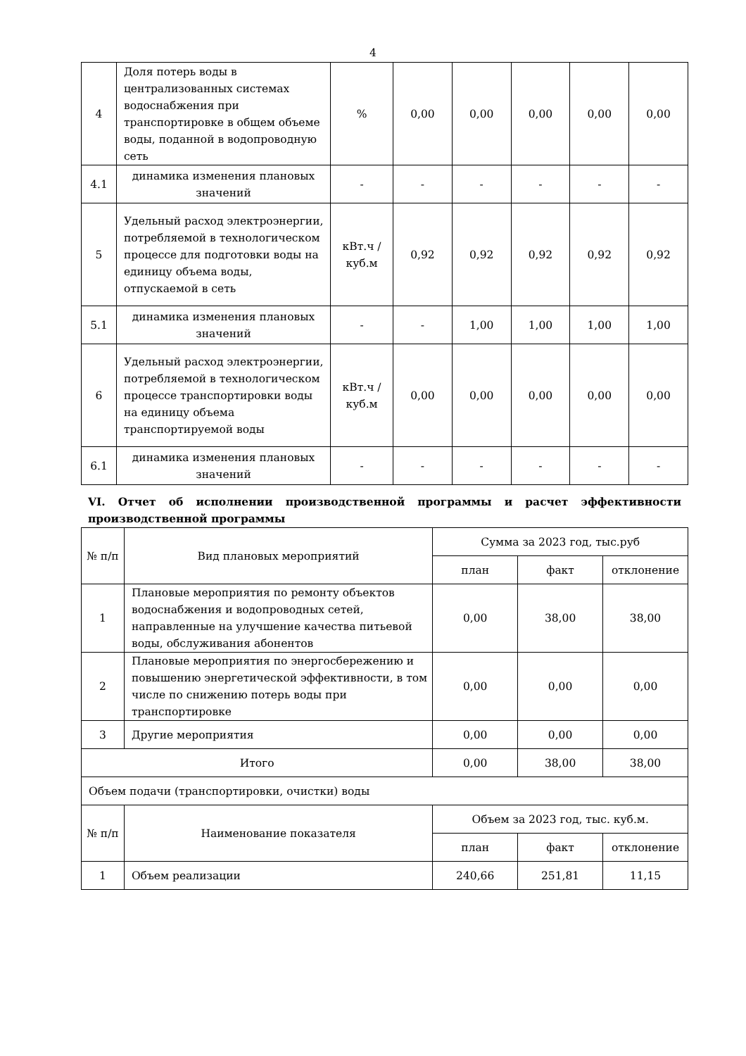4
| 4 | Доля потерь воды в централизованных системах водоснабжения при транспортировке в общем объеме воды, поданной в водопроводную сеть | % | 0,00 | 0,00 | 0,00 | 0,00 | 0,00 |
| 4.1 | динамика изменения плановых значений | - | - | - | - | - | - |
| 5 | Удельный расход электроэнергии, потребляемой в технологическом процессе для подготовки воды на единицу объема воды, отпускаемой в сеть | кВт.ч / куб.м | 0,92 | 0,92 | 0,92 | 0,92 | 0,92 |
| 5.1 | динамика изменения плановых значений | - | - | 1,00 | 1,00 | 1,00 | 1,00 |
| 6 | Удельный расход электроэнергии, потребляемой в технологическом процессе транспортировки воды на единицу объема транспортируемой воды | кВт.ч / куб.м | 0,00 | 0,00 | 0,00 | 0,00 | 0,00 |
| 6.1 | динамика изменения плановых значений | - | - | - | - | - | - |
VI. Отчет об исполнении производственной программы и расчет эффективности производственной программы
| № п/п | Вид плановых мероприятий | Сумма за 2023 год, тыс.руб | | |
| --- | --- | --- | --- | --- |
| | | план | факт | отклонение |
| 1 | Плановые мероприятия по ремонту объектов водоснабжения и водопроводных сетей, направленные на улучшение качества питьевой воды, обслуживания абонентов | 0,00 | 38,00 | 38,00 |
| 2 | Плановые мероприятия по энергосбережению и повышению энергетической эффективности, в том числе по снижению потерь воды при транспортировке | 0,00 | 0,00 | 0,00 |
| 3 | Другие мероприятия | 0,00 | 0,00 | 0,00 |
| Итого | | 0,00 | 38,00 | 38,00 |
| Объем подачи (транспортировки, очистки) воды | | | | |
| № п/п | Наименование показателя | Объем за 2023 год, тыс. куб.м. | | |
| | | план | факт | отклонение |
| 1 | Объем реализации | 240,66 | 251,81 | 11,15 |